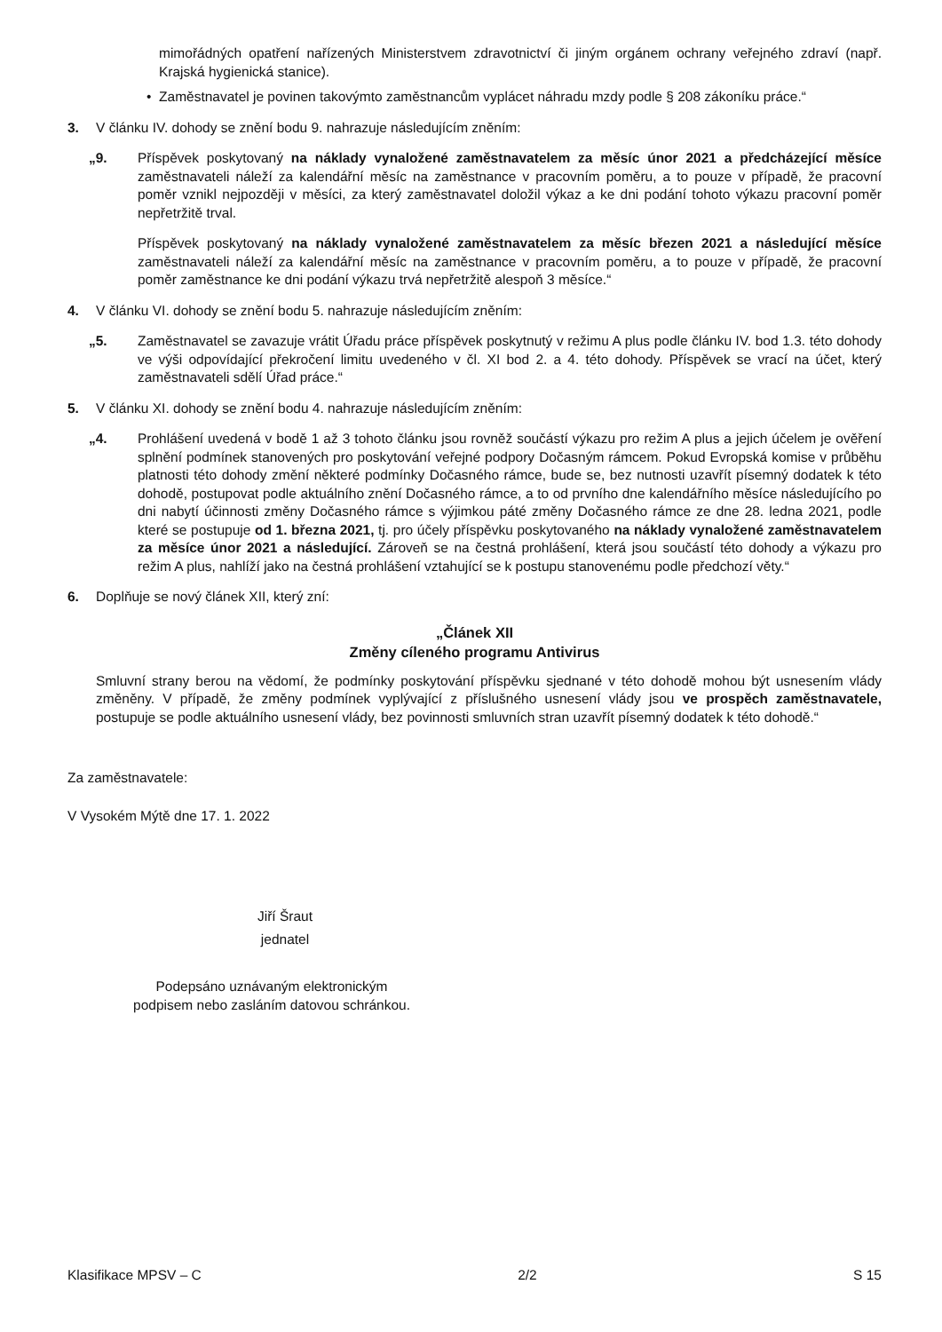mimořádných opatření nařízených Ministerstvem zdravotnictví či jiným orgánem ochrany veřejného zdraví (např. Krajská hygienická stanice).
• Zaměstnavatel je povinen takovýmto zaměstnancům vyplácet náhradu mzdy podle § 208 zákoníku práce.“
3. V článku IV. dohody se znění bodu 9. nahrazuje následujícím zněním:
„9. Příspěvek poskytovaný na náklady vynaložené zaměstnavatelem za měsíc únor 2021 a předcházející měsíce zaměstnavateli náleží za kalendářní měsíc na zaměstnance v pracovním poměru, a to pouze v případě, že pracovní poměr vznikl nejpozději v měsíci, za který zaměstnavatel doložil výkaz a ke dni podání tohoto výkazu pracovní poměr nepřetržitě trval.
Příspěvek poskytovaný na náklady vynaložené zaměstnavatelem za měsíc březen 2021 a následující měsíce zaměstnavateli náleží za kalendářní měsíc na zaměstnance v pracovním poměru, a to pouze v případě, že pracovní poměr zaměstnance ke dni podání výkazu trvá nepřetržitě alespoň 3 měsíce.“
4. V článku VI. dohody se znění bodu 5. nahrazuje následujícím zněním:
„5. Zaměstnavatel se zavazuje vrátit Úřadu práce příspěvek poskytnutý v režimu A plus podle článku IV. bod 1.3. této dohody ve výši odpovídající překročení limitu uvedeného v čl. XI bod 2. a 4. této dohody. Příspěvek se vrací na účet, který zaměstnavateli sdělí Úřad práce.“
5. V článku XI. dohody se znění bodu 4. nahrazuje následujícím zněním:
„4. Prohlášení uvedená v bodě 1 až 3 tohoto článku jsou rovněž součástí výkazu pro režim A plus a jejich účelem je ověření splnění podmínek stanovených pro poskytování veřejné podpory Dočasným rámcem. Pokud Evropská komise v průběhu platnosti této dohody změní některé podmínky Dočasného rámce, bude se, bez nutnosti uzavřít písemný dodatek k této dohodě, postupovat podle aktuálního znění Dočasného rámce, a to od prvního dne kalendářního měsíce následujícího po dni nabytí účinnosti změny Dočasného rámce s výjimkou páté změny Dočasného rámce ze dne 28. ledna 2021, podle které se postupuje od 1. března 2021, tj. pro účely příspěvku poskytovaného na náklady vynaložené zaměstnavatelem za měsíce únor 2021 a následující. Zároveň se na čestná prohlášení, která jsou součástí této dohody a výkazu pro režim A plus, nahlíží jako na čestná prohlášení vztahující se k postupu stanovenému podle předchozí věty.“
6. Doplňuje se nový článek XII, který zní:
„Článek XII
Změny cíleného programu Antivirus
Smluvní strany berou na vědomí, že podmínky poskytování příspěvku sjednané v této dohodě mohou být usnesením vlády změněny. V případě, že změny podmínek vyplývající z příslušného usnesení vlády jsou ve prospěch zaměstnavatele, postupuje se podle aktuálního usnesení vlády, bez povinnosti smluvních stran uzavřít písemný dodatek k této dohodě.“
Za zaměstnavatele:
V Vysokém Mýtě dne 17. 1. 2022
Jiří Šraut
jednatel
Podepsáno uznávaným elektronickým
podpisem nebo zasláním datovou schránkou.
Klasifikace MPSV – C 2/2 S 15